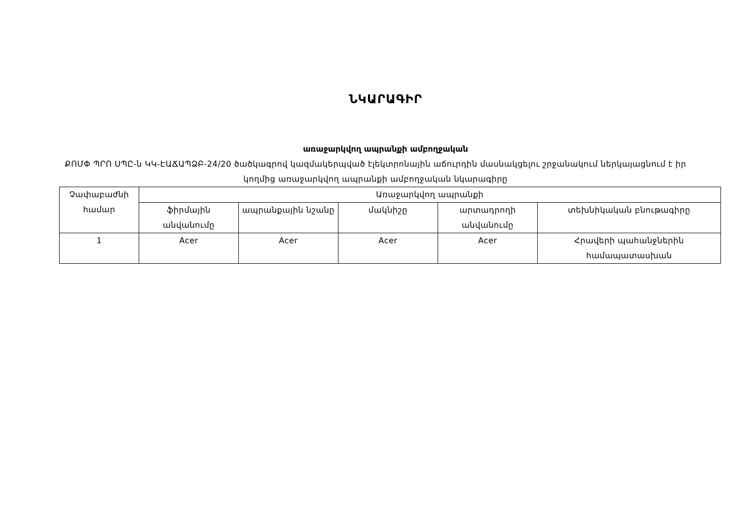ՆԿԱՐԱԳԻՐ
առաջարկվող ապրանքի ամբողջական
ՔՈՄՓ ՊՐՈ ՍՊԸ-ն ԿԿ-ԷԱՃԱՊՁԲ-24/20 ծածկագրով կազմակերպված էլեկտրոնային աճուրդին մասնակցելու շրջանակում ներկայացնում է իր կողմից առաջարկվող ապրանքի ամբողջական նկարագիրը
| Չափաբաժնի համար | Առաջարկվող ապրանքի | | | | |
| --- | --- | --- | --- | --- | --- |
| | ֆիրմային անվանումը | ապրանքային նշանը | մակնիշը | արտադրողի անվանումը | տեխնիկական բնութագիրը |
| 1 | Acer | Acer | Acer | Acer | Հրավերի պահանջներին համապատասխան |